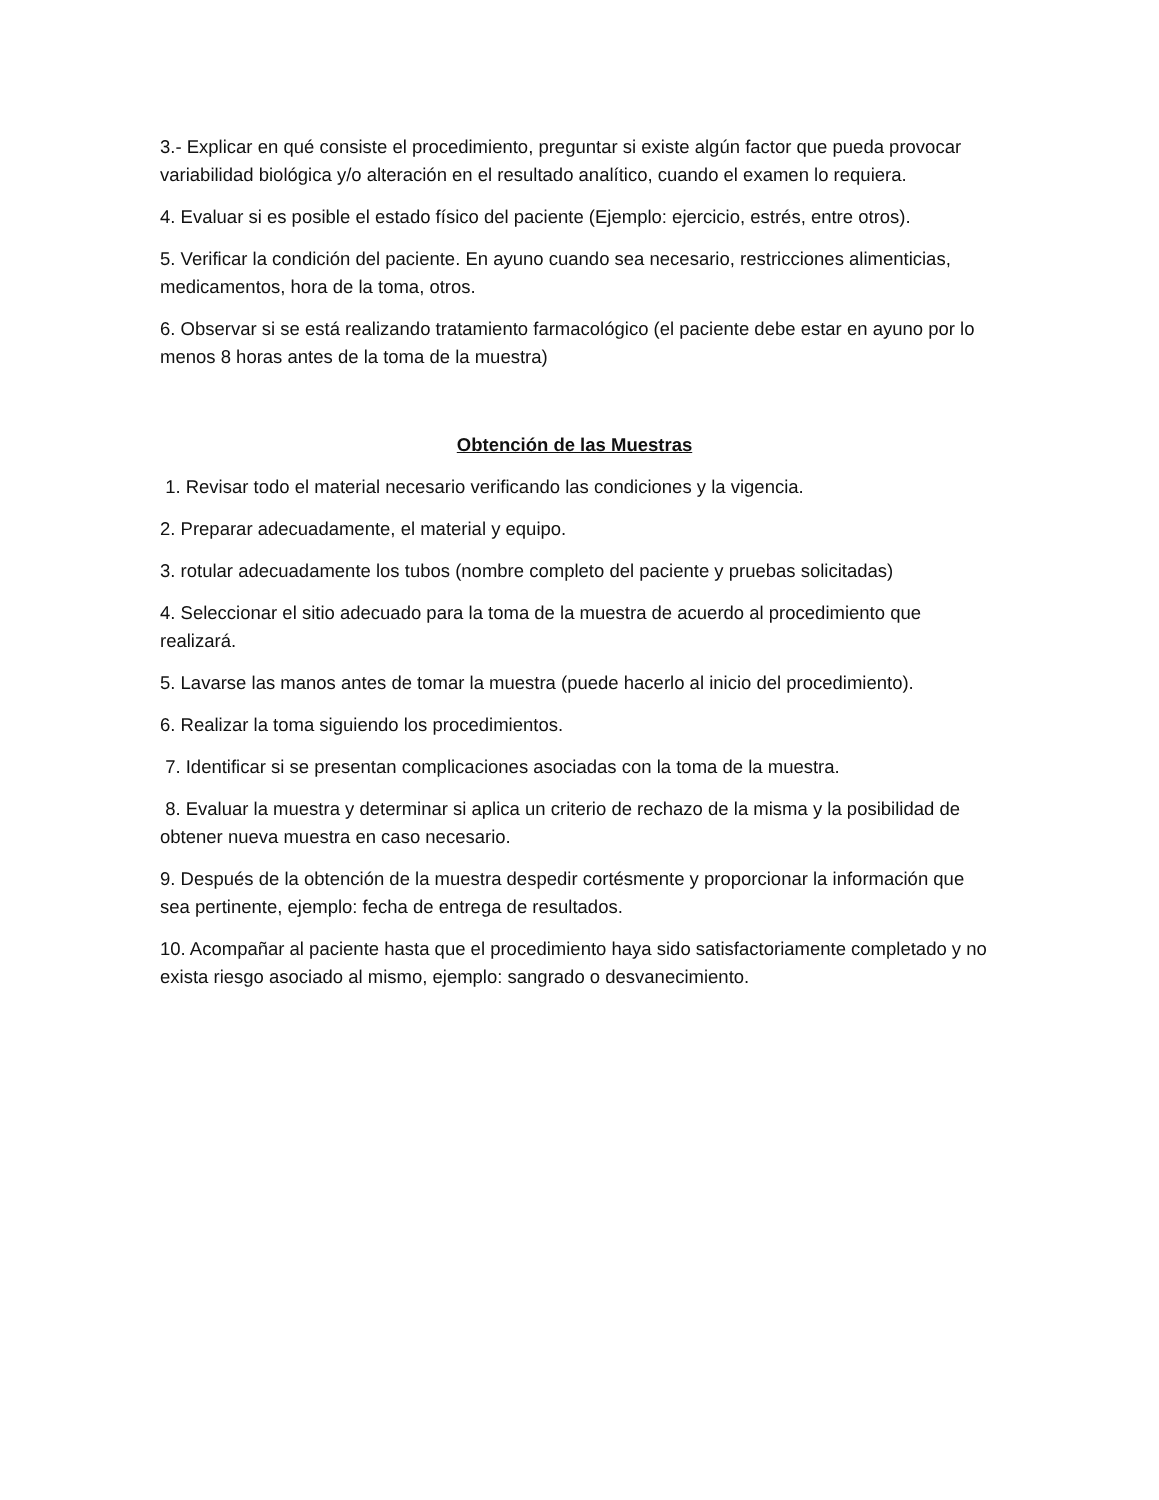3.- Explicar en qué consiste el procedimiento, preguntar si existe algún factor que pueda provocar variabilidad biológica y/o alteración en el resultado analítico, cuando el examen lo requiera.
4. Evaluar si es posible el estado físico del paciente (Ejemplo: ejercicio, estrés, entre otros).
5. Verificar la condición del paciente. En ayuno cuando sea necesario, restricciones alimenticias, medicamentos, hora de la toma, otros.
6. Observar si se está realizando tratamiento farmacológico (el paciente debe estar en ayuno por lo menos 8 horas antes de la toma de la muestra)
Obtención de las Muestras
1. Revisar todo el material necesario verificando las condiciones y la vigencia.
2. Preparar adecuadamente, el material y equipo.
3. rotular adecuadamente los tubos (nombre completo del paciente y pruebas solicitadas)
4. Seleccionar el sitio adecuado para la toma de la muestra de acuerdo al procedimiento que realizará.
5. Lavarse las manos antes de tomar la muestra (puede hacerlo al inicio del procedimiento).
6. Realizar la toma siguiendo los procedimientos.
7. Identificar si se presentan complicaciones asociadas con la toma de la muestra.
8. Evaluar la muestra y determinar si aplica un criterio de rechazo de la misma y la posibilidad de obtener nueva muestra en caso necesario.
9. Después de la obtención de la muestra despedir cortésmente y proporcionar la información que sea pertinente, ejemplo: fecha de entrega de resultados.
10. Acompañar al paciente hasta que el procedimiento haya sido satisfactoriamente completado y no exista riesgo asociado al mismo, ejemplo: sangrado o desvanecimiento.